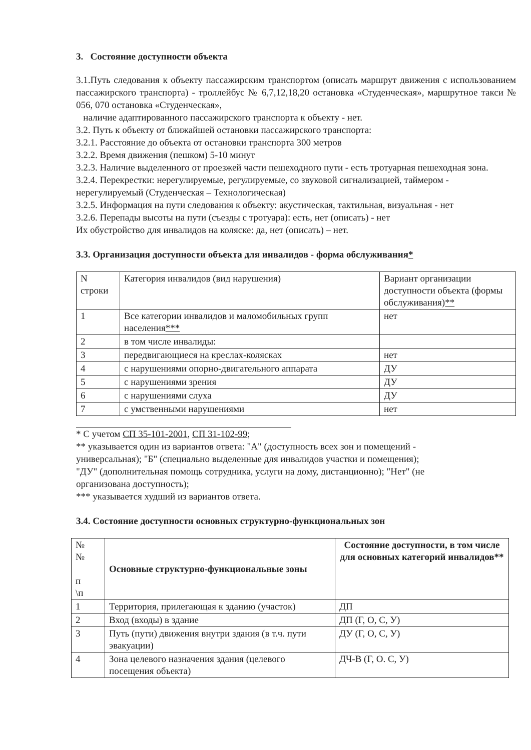3. Состояние доступности объекта
3.1.Путь следования к объекту пассажирским транспортом (описать маршрут движения с использованием пассажирского транспорта) - троллейбус № 6,7,12,18,20 остановка «Студенческая», маршрутное такси № 056, 070 остановка «Студенческая»,
наличие адаптированного пассажирского транспорта к объекту - нет.
3.2. Путь к объекту от ближайшей остановки пассажирского транспорта:
3.2.1. Расстояние до объекта от остановки транспорта 300 метров
3.2.2. Время движения (пешком) 5-10 минут
3.2.3. Наличие выделенного от проезжей части пешеходного пути - есть тротуарная пешеходная зона.
3.2.4. Перекрестки: нерегулируемые, регулируемые, со звуковой сигнализацией, таймером - нерегулируемый (Студенческая – Технологическая)
3.2.5. Информация на пути следования к объекту: акустическая, тактильная, визуальная - нет
3.2.6. Перепады высоты на пути (съезды с тротуара): есть, нет (описать) - нет
Их обустройство для инвалидов на коляске: да, нет (описать) – нет.
3.3. Организация доступности объекта для инвалидов - форма обслуживания*
| N строки | Категория инвалидов (вид нарушения) | Вариант организации доступности объекта (формы обслуживания) ** |
| 1 | Все категории инвалидов и маломобильных групп населения *** | нет |
| 2 | в том числе инвалиды: | |
| 3 | передвигающиеся на креслах-колясках | нет |
| 4 | с нарушениями опорно-двигательного аппарата | ДУ |
| 5 | с нарушениями зрения | ДУ |
| 6 | с нарушениями слуха | ДУ |
| 7 | с умственными нарушениями | нет |
* С учетом СП 35-101-2001, СП 31-102-99;
** указывается один из вариантов ответа: "А" (доступность всех зон и помещений - универсальная); "Б" (специально выделенные для инвалидов участки и помещения); "ДУ" (дополнительная помощь сотрудника, услуги на дому, дистанционно); "Нет" (не организована доступность);
*** указывается худший из вариантов ответа.
3.4. Состояние доступности основных структурно-функциональных зон
| № № п \п | Основные структурно-функциональные зоны | Состояние доступности, в том числе для основных категорий инвалидов** |
| 1 | Территория, прилегающая к зданию (участок) | ДП |
| 2 | Вход (входы) в здание | ДП (Г, О, С, У) |
| 3 | Путь (пути) движения внутри здания (в т.ч. пути эвакуации) | ДУ (Г, О, С, У) |
| 4 | Зона целевого назначения здания (целевого посещения объекта) | ДЧ-В (Г, О. С, У) |